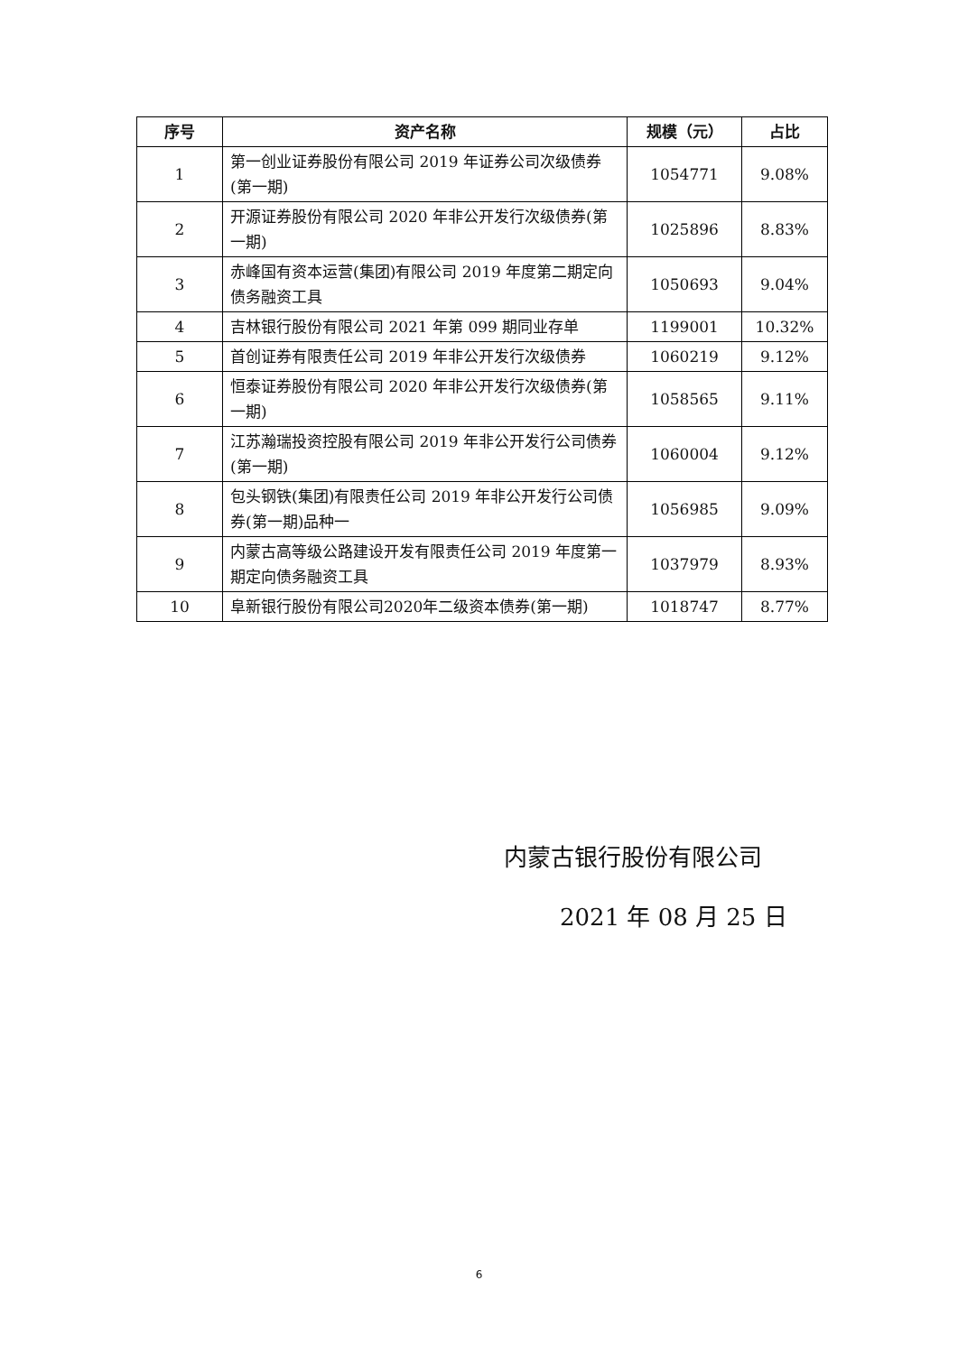| 序号 | 资产名称 | 规模（元） | 占比 |
| --- | --- | --- | --- |
| 1 | 第一创业证券股份有限公司 2019 年证券公司次级债券(第一期) | 1054771 | 9.08% |
| 2 | 开源证券股份有限公司 2020 年非公开发行次级债券(第一期) | 1025896 | 8.83% |
| 3 | 赤峰国有资本运营(集团)有限公司 2019 年度第二期定向债务融资工具 | 1050693 | 9.04% |
| 4 | 吉林银行股份有限公司 2021 年第 099 期同业存单 | 1199001 | 10.32% |
| 5 | 首创证券有限责任公司 2019 年非公开发行次级债券 | 1060219 | 9.12% |
| 6 | 恒泰证券股份有限公司 2020 年非公开发行次级债券(第一期) | 1058565 | 9.11% |
| 7 | 江苏瀚瑞投资控股有限公司 2019 年非公开发行公司债券(第一期) | 1060004 | 9.12% |
| 8 | 包头钢铁(集团)有限责任公司 2019 年非公开发行公司债券(第一期)品种一 | 1056985 | 9.09% |
| 9 | 内蒙古高等级公路建设开发有限责任公司 2019 年度第一期定向债务融资工具 | 1037979 | 8.93% |
| 10 | 阜新银行股份有限公司2020年二级资本债券(第一期) | 1018747 | 8.77% |
内蒙古银行股份有限公司
2021 年 08 月 25 日
6